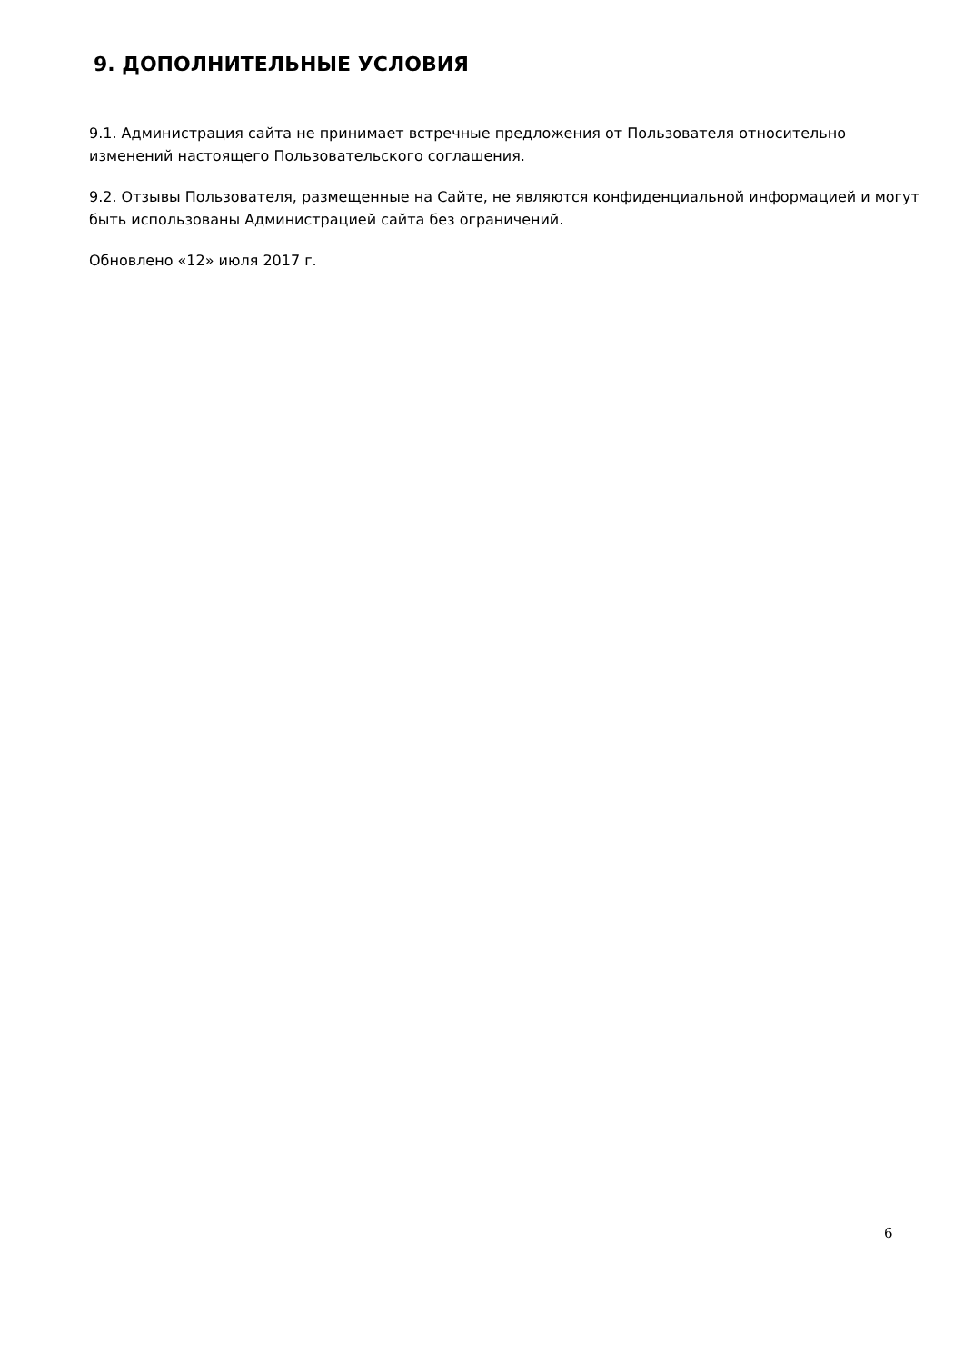9. ДОПОЛНИТЕЛЬНЫЕ УСЛОВИЯ
9.1. Администрация сайта не принимает встречные предложения от Пользователя относительно изменений настоящего Пользовательского соглашения.
9.2. Отзывы Пользователя, размещенные на Сайте, не являются конфиденциальной информацией и могут быть использованы Администрацией сайта без ограничений.
Обновлено «12» июля 2017 г.
6